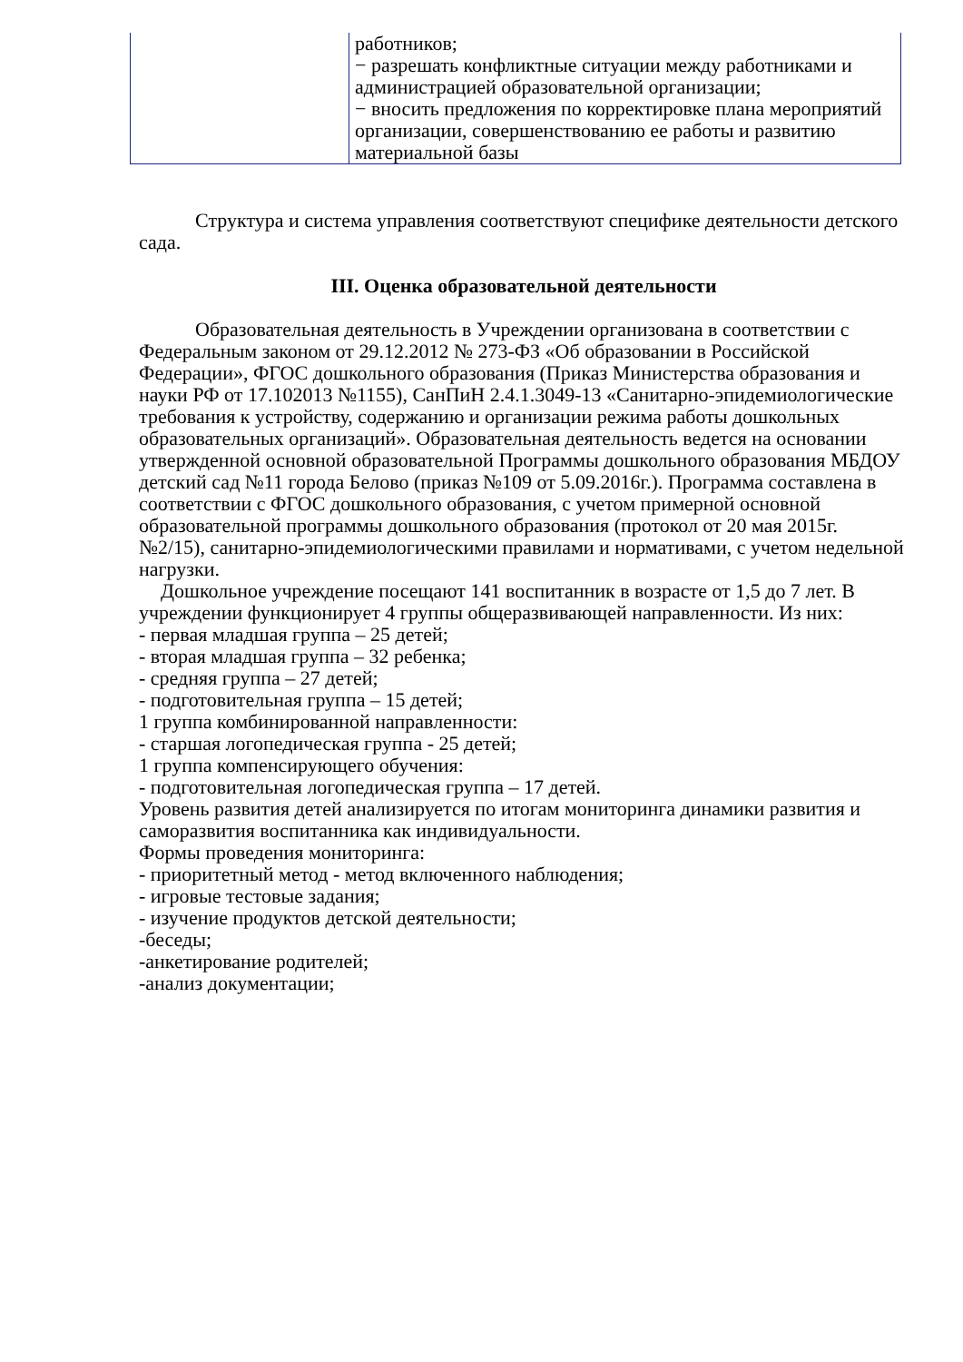| | работников; − разрешать конфликтные ситуации между работниками и администрацией образовательной организации; − вносить предложения по корректировке плана мероприятий организации, совершенствованию ее работы и развитию материальной базы |
Структура и система управления соответствуют специфике деятельности детского сада.
III. Оценка образовательной деятельности
Образовательная деятельность в Учреждении организована в соответствии с Федеральным законом от 29.12.2012 № 273-ФЗ «Об образовании в Российской Федерации», ФГОС дошкольного образования (Приказ Министерства образования и науки РФ от 17.102013 №1155), СанПиН 2.4.1.3049-13 «Санитарно-эпидемиологические требования к устройству, содержанию и организации режима работы дошкольных образовательных организаций». Образовательная деятельность ведется на основании утвержденной основной образовательной Программы дошкольного образования МБДОУ детский сад №11 города Белово (приказ №109 от 5.09.2016г.). Программа составлена в соответствии с ФГОС дошкольного образования, с учетом примерной основной образовательной программы дошкольного образования (протокол от 20 мая 2015г. №2/15), санитарно-эпидемиологическими правилами и нормативами, с учетом недельной нагрузки.
Дошкольное учреждение посещают 141 воспитанник в возрасте от 1,5 до 7 лет. В учреждении функционирует 4 группы общеразвивающей направленности. Из них:
- первая младшая группа – 25 детей;
- вторая младшая группа – 32 ребенка;
- средняя группа – 27 детей;
- подготовительная группа – 15 детей;
1 группа комбинированной направленности:
- старшая логопедическая группа - 25 детей;
1 группа компенсирующего обучения:
- подготовительная логопедическая группа – 17 детей.
Уровень развития детей анализируется по итогам мониторинга динамики развития и саморазвития воспитанника как индивидуальности.
Формы проведения мониторинга:
- приоритетный метод - метод включенного наблюдения;
- игровые тестовые задания;
- изучение продуктов детской деятельности;
-беседы;
-анкетирование родителей;
-анализ документации;